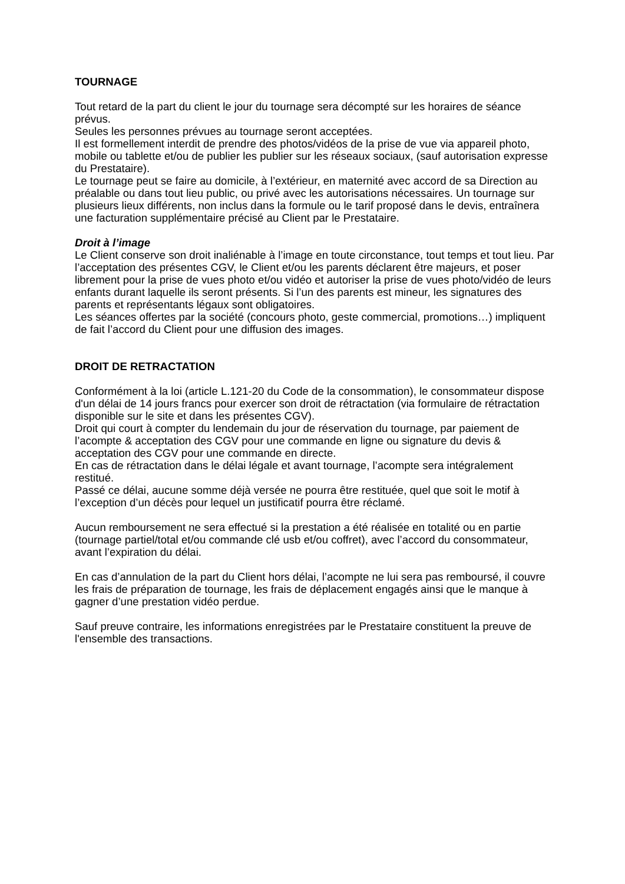TOURNAGE
Tout retard de la part du client le jour du tournage sera décompté sur les horaires de séance prévus.
Seules les personnes prévues au tournage seront acceptées.
Il est formellement interdit de prendre des photos/vidéos de la prise de vue via appareil photo, mobile ou tablette et/ou de publier les publier sur les réseaux sociaux, (sauf autorisation expresse du Prestataire).
Le tournage peut se faire au domicile, à l’extérieur, en maternité avec accord de sa Direction au préalable ou dans tout lieu public, ou privé avec les autorisations nécessaires. Un tournage sur plusieurs lieux différents, non inclus dans la formule ou le tarif proposé dans le devis, entraînera une facturation supplémentaire précisé au Client par le Prestataire.
Droit à l’image
Le Client conserve son droit inaliénable à l’image en toute circonstance, tout temps et tout lieu. Par l’acceptation des présentes CGV, le Client et/ou les parents déclarent être majeurs, et poser librement pour la prise de vues photo et/ou vidéo et autoriser la prise de vues photo/vidéo de leurs enfants durant laquelle ils seront présents. Si l’un des parents est mineur, les signatures des parents et représentants légaux sont obligatoires.
Les séances offertes par la société (concours photo, geste commercial, promotions…) impliquent de fait l’accord du Client pour une diffusion des images.
DROIT DE RETRACTATION
Conformément à la loi (article L.121-20 du Code de la consommation), le consommateur dispose d'un délai de 14 jours francs pour exercer son droit de rétractation (via formulaire de rétractation disponible sur le site et dans les présentes CGV).
Droit qui court à compter du lendemain du jour de réservation du tournage, par paiement de l’acompte & acceptation des CGV pour une commande en ligne ou signature du devis & acceptation des CGV pour une commande en directe.
En cas de rétractation dans le délai légale et avant tournage, l’acompte sera intégralement restitué.
Passé ce délai, aucune somme déjà versée ne pourra être restituée, quel que soit le motif à l’exception d’un décès pour lequel un justificatif pourra être réclamé.
Aucun remboursement ne sera effectué si la prestation a été réalisée en totalité ou en partie (tournage partiel/total et/ou commande clé usb et/ou coffret), avec l’accord du consommateur, avant l’expiration du délai.
En cas d’annulation de la part du Client hors délai, l’acompte ne lui sera pas remboursé, il couvre les frais de préparation de tournage, les frais de déplacement engagés ainsi que le manque à gagner d’une prestation vidéo perdue.
Sauf preuve contraire, les informations enregistrées par le Prestataire constituent la preuve de l'ensemble des transactions.